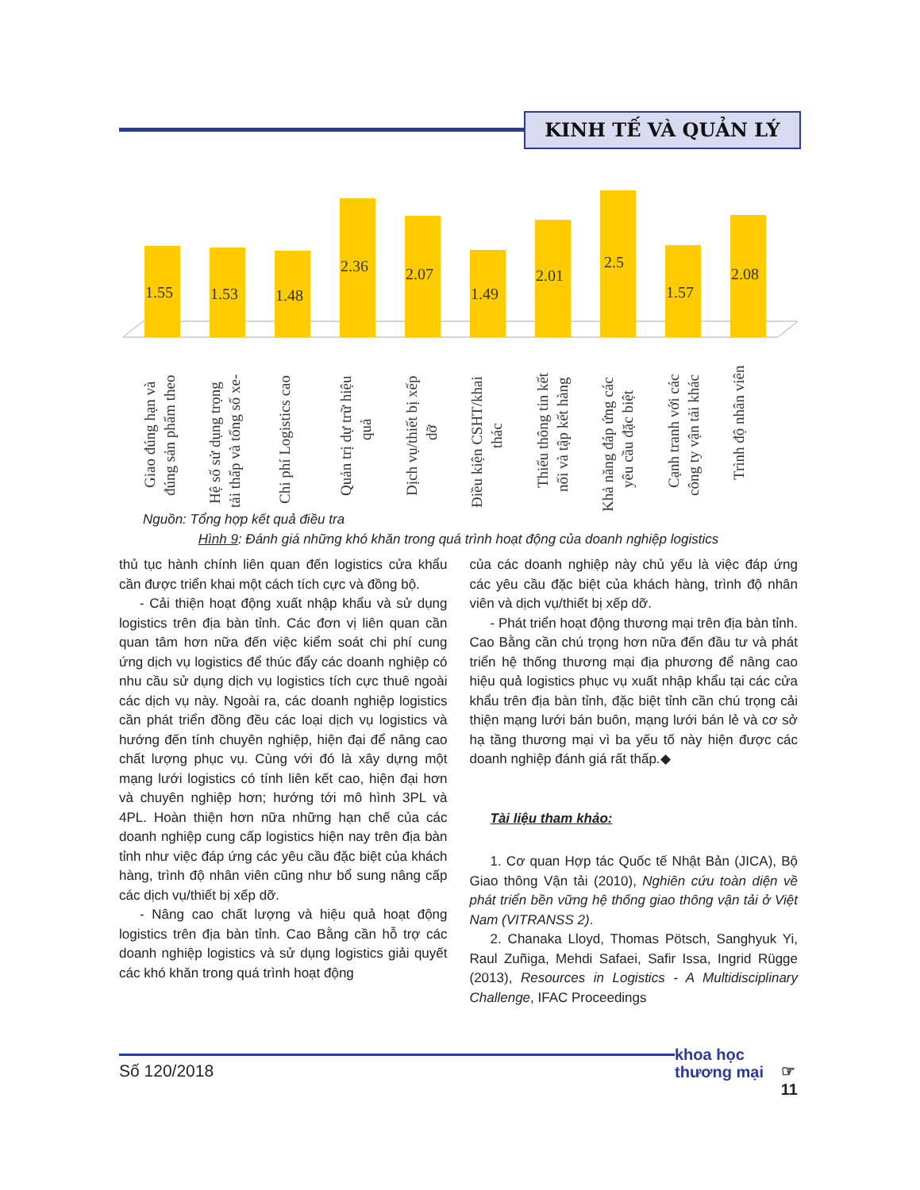KINH TẾ VÀ QUẢN LÝ
1.55
1.53
1.48
2.36
2.07
1.49
2.01
2.5
1.57
2.08
Giao đúng hạn và
đúng sản phẩm theo
Hệ số sử dụng trọng
tải thấp và tổng số xe-
Chi phí Logistics cao
Quản trị dự trữ hiệu
quả
Dịch vụ/thiết bị xếp
dỡ
Điều kiện CSHT/khai
thác
Thiếu thông tin kết
nối và tập kết hàng
Khả năng đáp ứng các
yêu cầu đặc biệt
Cạnh tranh với các
công ty vận tải khác
Trình độ nhân viên
Nguồn: Tổng hợp kết quả điều tra
Hình 9: Đánh giá những khó khăn trong quá trình hoạt động của doanh nghiệp logistics
thủ tục hành chính liên quan đến logistics cửa khẩu cần được triển khai một cách tích cực và đồng bộ.
- Cải thiện hoạt động xuất nhập khẩu và sử dụng logistics trên địa bàn tỉnh. Các đơn vị liên quan cần quan tâm hơn nữa đến việc kiểm soát chi phí cung ứng dịch vụ logistics để thúc đẩy các doanh nghiệp có nhu cầu sử dụng dịch vụ logistics tích cực thuê ngoài các dịch vụ này. Ngoài ra, các doanh nghiệp logistics cần phát triển đồng đều các loại dịch vụ logistics và hướng đến tính chuyên nghiệp, hiện đại để nâng cao chất lượng phục vụ. Cùng với đó là xây dựng một mạng lưới logistics có tính liên kết cao, hiện đại hơn và chuyên nghiệp hơn; hướng tới mô hình 3PL và 4PL. Hoàn thiện hơn nữa những hạn chế của các doanh nghiệp cung cấp logistics hiện nay trên địa bàn tỉnh như việc đáp ứng các yêu cầu đặc biệt của khách hàng, trình độ nhân viên cũng như bổ sung nâng cấp các dịch vụ/thiết bị xếp dỡ.
- Nâng cao chất lượng và hiệu quả hoạt động logistics trên địa bàn tỉnh. Cao Bằng cần hỗ trợ các doanh nghiệp logistics và sử dụng logistics giải quyết các khó khăn trong quá trình hoạt động
của các doanh nghiệp này chủ yếu là việc đáp ứng các yêu cầu đặc biệt của khách hàng, trình độ nhân viên và dịch vụ/thiết bị xếp dỡ.
- Phát triển hoạt động thương mại trên địa bàn tỉnh. Cao Bằng cần chú trọng hơn nữa đến đầu tư và phát triển hệ thống thương mại địa phương để nâng cao hiệu quả logistics phục vụ xuất nhập khẩu tại các cửa khẩu trên địa bàn tỉnh, đặc biệt tỉnh cần chú trọng cải thiện mạng lưới bán buôn, mạng lưới bán lẻ và cơ sở hạ tầng thương mại vì ba yếu tố này hiện được các doanh nghiệp đánh giá rất thấp.◆
Tài liệu tham khảo:
1. Cơ quan Hợp tác Quốc tế Nhật Bản (JICA), Bộ Giao thông Vận tải (2010), Nghiên cứu toàn diện về phát triển bền vững hệ thống giao thông vận tải ở Việt Nam (VITRANSS 2).
2. Chanaka Lloyd, Thomas Pötsch, Sanghyuk Yi, Raul Zuñiga, Mehdi Safaei, Safir Issa, Ingrid Rügge (2013), Resources in Logistics - A Multidisciplinary Challenge, IFAC Proceedings
Số 120/2018
khoa học
thương mại
☞
11